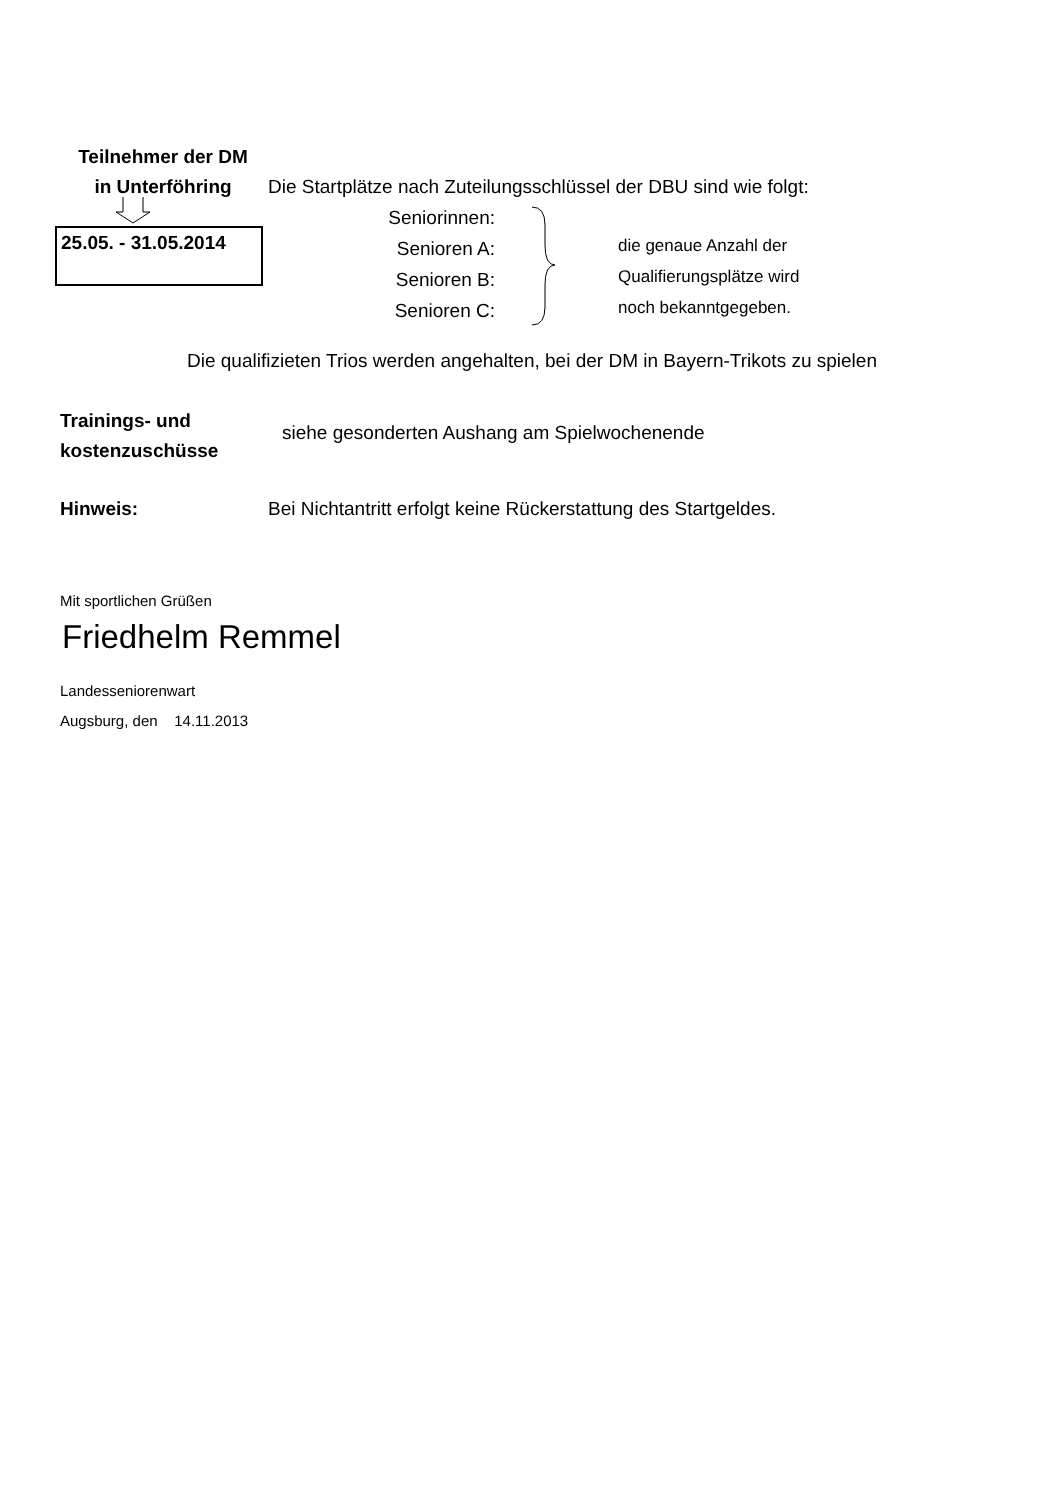Teilnehmer der DM
in Unterföhring
Die Startplätze nach Zuteilungsschlüssel der DBU sind wie folgt:
25.05. - 31.05.2014
Seniorinnen:
Senioren A:
Senioren B:
Senioren C:
die genaue Anzahl der
Qualifierungsplätze wird
noch bekanntgegeben.
Die qualifizieten Trios werden angehalten, bei der DM in Bayern-Trikots zu spielen
Trainings- und
kostenzuschüsse
siehe gesonderten Aushang am Spielwochenende
Hinweis:
Bei Nichtantritt erfolgt keine Rückerstattung des Startgeldes.
Mit sportlichen Grüßen
Friedhelm Remmel
Landesseniorenwart
Augsburg, den 14.11.2013